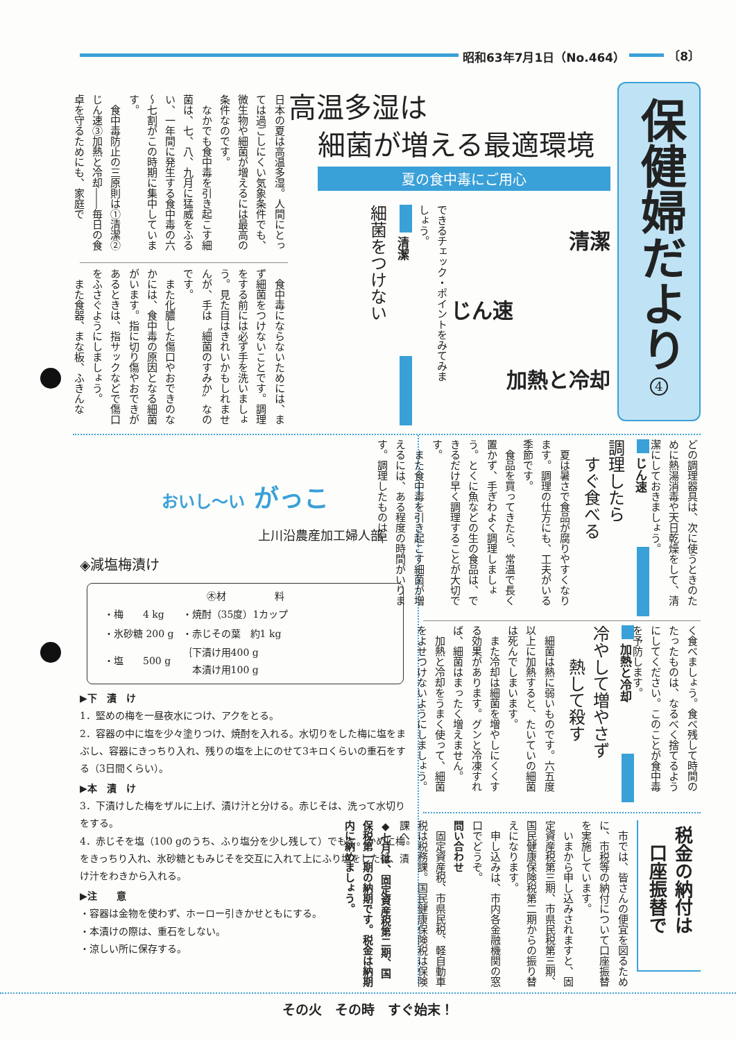昭和63年7月1日（No.464） 〔8〕
保健婦だより
4
高温多湿は
細菌が増える最適環境
夏の食中毒にご用心
清潔
じん速
加熱と冷却
できるチェック・ポイントをみてみましょう。
清潔
細菌をつけない
日本の夏は高温多湿。人間にとっては過ごしにくい気象条件でも、微生物や細菌が増えるには最高の条件なのです。
　なかでも食中毒を引き起こす細菌は、七、八、九月に猛威をふるい、一年間に発生する食中毒の六～七割がこの時期に集中しています。
　食中毒防止の三原則は①清潔②じん速③加熱と冷却――毎日の食卓を守るためにも、家庭で
　食中毒にならないためには、まず細菌をつけないことです。調理をする前には必ず手を洗いましょう。見た目はきれいかもしれませんが、手は〝細菌のすみか〟なのです。
　また化膿した傷口やおできのなかには、食中毒の原因となる細菌がいます。指に切り傷やおできがあるときは、指サックなどで傷口をふさぐようにしましょう。
　また食器、まな板、ふきんな
どの調理器具は、次に使うときのために熱湯消毒や天日乾燥をして、清潔にしておきましょう。
じん速
調理したら
　すぐ食べる
　夏は暑さで食品が腐りやすくなります。調理の仕方にも、工夫がいる季節です。
　食品を買ってきたら、常温で長く置かず、手ぎわよく調理しましょう。とくに魚などの生の食品は、できるだけ早く調理することが大切です。
　また食中毒を引き起こす細菌が増えるには、ある程度の時間がいります。調理したものは早
く食べましょう。食べ残して時間のたったものは、なるべく捨てるようにしてください。このことが食中毒を予防します。
加熱と冷却
冷やして増やさず
　　熱して殺す
　細菌は熱に弱いものです。六五度以上に加熱すると、たいていの細菌は死んでしまいます。
　また冷却は細菌を増やしにくくする効果があります。グンと冷凍すれば、細菌はまったく増えません。
　加熱と冷却をうまく使って、細菌をよせつけないようにしましょう。
税金の納付は
　口座振替で
　市では、皆さんの便宜を図るために、市税等の納付について口座振替を実施しています。
　いまから申し込みされますと、固定資産税第三期、市県民税第三期、国民健康保険税第二期からの振り替えになります。
　申し込みは、市内各金融機関の窓口でどうぞ。
問い合わせ
　固定資産税、市県民税、軽自動車税は税務課。国民健康保険税は保険課へ。
◆七月は、固定資産税第二期、国保税第一期の納期です。税金は納期内に納めましょう。
おいし～い がっこ
上川沿農産加工婦人部
◈減塩梅漬け
㊍材　　　　　料
| ・梅 4 kg | ・焼酎（35度）1カップ |
| ・氷砂糖 200 g | ・赤じその葉 約1 kg |
| ・塩 500 g | ｛下漬け用400 g 本漬け用100 g |
▶下　漬　け
1．堅めの梅を一昼夜水につけ、アクをとる。
2．容器の中に塩を少々塗りつけ、焼酎を入れる。水切りをした梅に塩をまぶし、容器にきっちり入れ、残りの塩を上にのせて3キロくらいの重石をする（3日間くらい）。
▶本　漬　け
3．下漬けした梅をザルに上げ、漬け汁と分ける。赤じそは、洗って水切りをする。
4．赤じそを塩（100 gのうち、ふり塩分を少し残して）でもむ。かめに梅をきっちり入れ、氷砂糖ともみじそを交互に入れて上にふり塩をした後、漬け汁をわきから入れる。
▶注　　意
・容器は金物を使わず、ホーロー引きかせともにする。
・本漬けの際は、重石をしない。
・涼しい所に保存する。
その火　その時　すぐ始末！